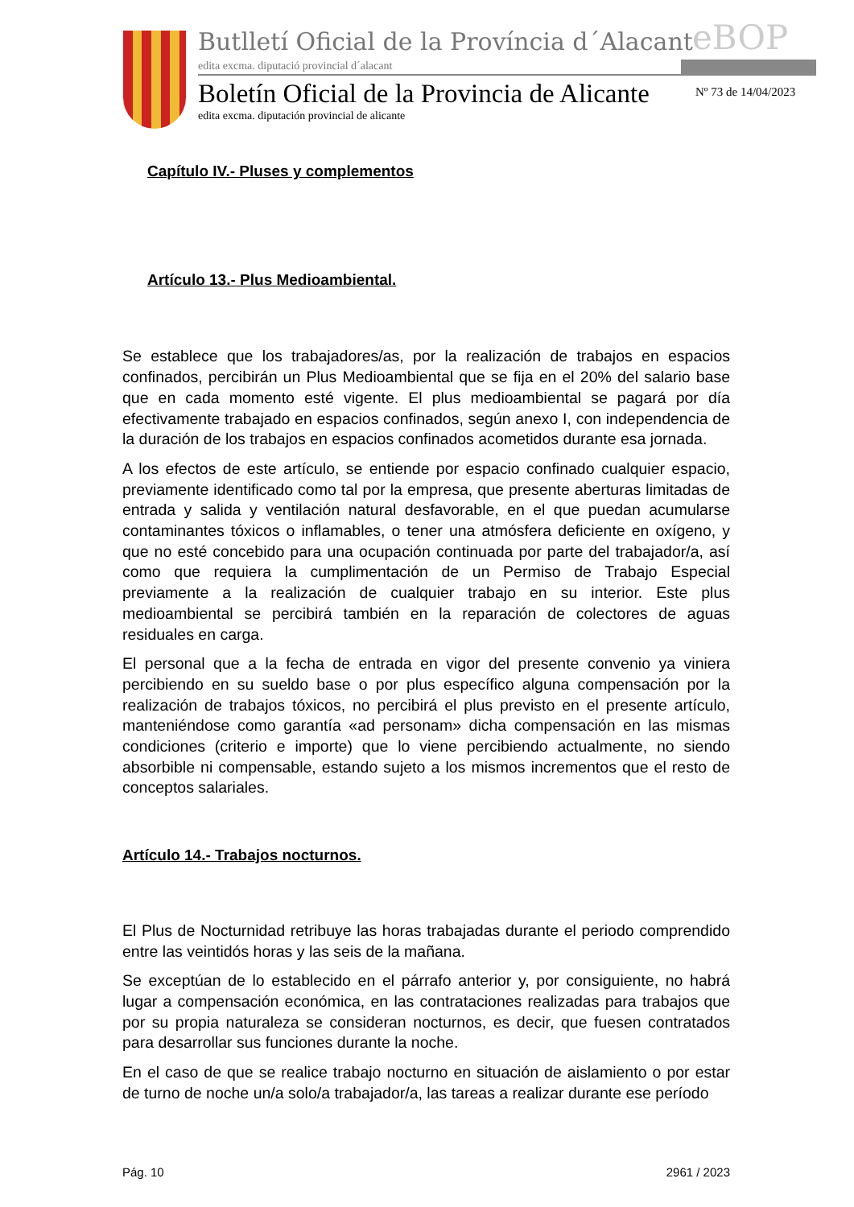Butlletí Oficial de la Província d´Alacant
eBOP
edita excma. diputació provincial d´alacant
Boletín Oficial de la Provincia de Alicante
Nº 73 de 14/04/2023
edita excma. diputación provincial de alicante
Capítulo IV.- Pluses y complementos
Artículo 13.- Plus Medioambiental.
Se establece que los trabajadores/as, por la realización de trabajos en espacios confinados, percibirán un Plus Medioambiental que se fija en el 20% del salario base que en cada momento esté vigente. El plus medioambiental se pagará por día efectivamente trabajado en espacios confinados, según anexo I, con independencia de la duración de los trabajos en espacios confinados acometidos durante esa jornada.
A los efectos de este artículo, se entiende por espacio confinado cualquier espacio, previamente identificado como tal por la empresa, que presente aberturas limitadas de entrada y salida y ventilación natural desfavorable, en el que puedan acumularse contaminantes tóxicos o inflamables, o tener una atmósfera deficiente en oxígeno, y que no esté concebido para una ocupación continuada por parte del trabajador/a, así como que requiera la cumplimentación de un Permiso de Trabajo Especial previamente a la realización de cualquier trabajo en su interior. Este plus medioambiental se percibirá también en la reparación de colectores de aguas residuales en carga.
El personal que a la fecha de entrada en vigor del presente convenio ya viniera percibiendo en su sueldo base o por plus específico alguna compensación por la realización de trabajos tóxicos, no percibirá el plus previsto en el presente artículo, manteniéndose como garantía «ad personam» dicha compensación en las mismas condiciones (criterio e importe) que lo viene percibiendo actualmente, no siendo absorbible ni compensable, estando sujeto a los mismos incrementos que el resto de conceptos salariales.
Artículo 14.- Trabajos nocturnos.
El Plus de Nocturnidad retribuye las horas trabajadas durante el periodo comprendido entre las veintidós horas y las seis de la mañana.
Se exceptúan de lo establecido en el párrafo anterior y, por consiguiente, no habrá lugar a compensación económica, en las contrataciones realizadas para trabajos que por su propia naturaleza se consideran nocturnos, es decir, que fuesen contratados para desarrollar sus funciones durante la noche.
En el caso de que se realice trabajo nocturno en situación de aislamiento o por estar de turno de noche un/a solo/a trabajador/a, las tareas a realizar durante ese período
Pág. 10 2961 / 2023